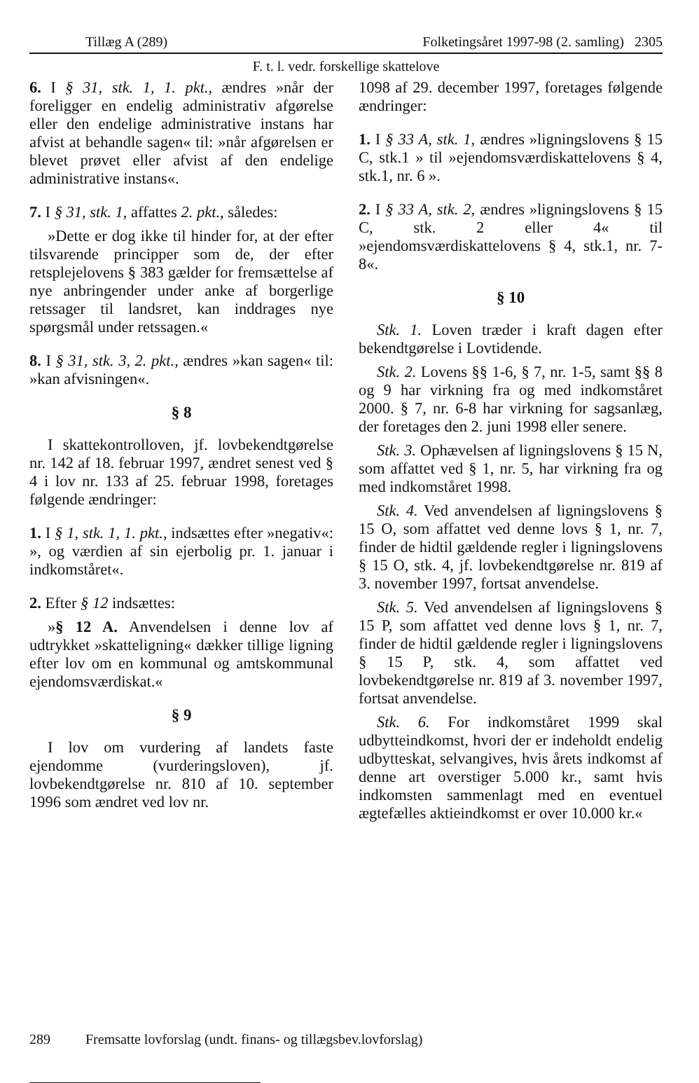Tillæg A (289) Folketingsåret 1997-98 (2. samling) 2305
F. t. l. vedr. forskellige skattelove
6. I § 31, stk. 1, 1. pkt., ændres »når der foreligger en endelig administrativ afgørelse eller den endelige administrative instans har afvist at behandle sagen« til: »når afgørelsen er blevet prøvet eller afvist af den endelige administrative instans«.
7. I § 31, stk. 1, affattes 2. pkt., således:
»Dette er dog ikke til hinder for, at der efter tilsvarende principper som de, der efter retsplejelovens § 383 gælder for fremsættelse af nye anbringender under anke af borgerlige retssager til landsret, kan inddrages nye spørgsmål under retssagen.«
8. I § 31, stk. 3, 2. pkt., ændres »kan sagen« til: »kan afvisningen«.
§ 8
I skattekontrolloven, jf. lovbekendtgørelse nr. 142 af 18. februar 1997, ændret senest ved § 4 i lov nr. 133 af 25. februar 1998, foretages følgende ændringer:
1. I § 1, stk. 1, 1. pkt., indsættes efter »negativ«: », og værdien af sin ejerbolig pr. 1. januar i indkomståret«.
2. Efter § 12 indsættes:
»§ 12 A. Anvendelsen i denne lov af udtrykket »skatteligning« dækker tillige ligning efter lov om en kommunal og amtskommunal ejendomsværdiskat.«
§ 9
I lov om vurdering af landets faste ejendomme (vurderingsloven), jf. lovbekendtgørelse nr. 810 af 10. september 1996 som ændret ved lov nr.
1098 af 29. december 1997, foretages følgende ændringer:
1. I § 33 A, stk. 1, ændres »ligningslovens § 15 C, stk.1 » til »ejendomsværdiskattelovens § 4, stk.1, nr. 6 ».
2. I § 33 A, stk. 2, ændres »ligningslovens § 15 C, stk. 2 eller 4« til »ejendomsværdiskattelovens § 4, stk.1, nr. 7-8«.
§ 10
Stk. 1. Loven træder i kraft dagen efter bekendtgørelse i Lovtidende.
Stk. 2. Lovens §§ 1-6, § 7, nr. 1-5, samt §§ 8 og 9 har virkning fra og med indkomståret 2000. § 7, nr. 6-8 har virkning for sagsanlæg, der foretages den 2. juni 1998 eller senere.
Stk. 3. Ophævelsen af ligningslovens § 15 N, som affattet ved § 1, nr. 5, har virkning fra og med indkomståret 1998.
Stk. 4. Ved anvendelsen af ligningslovens § 15 O, som affattet ved denne lovs § 1, nr. 7, finder de hidtil gældende regler i ligningslovens § 15 O, stk. 4, jf. lovbekendtgørelse nr. 819 af 3. november 1997, fortsat anvendelse.
Stk. 5. Ved anvendelsen af ligningslovens § 15 P, som affattet ved denne lovs § 1, nr. 7, finder de hidtil gældende regler i ligningslovens § 15 P, stk. 4, som affattet ved lovbekendtgørelse nr. 819 af 3. november 1997, fortsat anvendelse.
Stk. 6. For indkomståret 1999 skal udbytteindkomst, hvori der er indeholdt endelig udbytteskat, selvangives, hvis årets indkomst af denne art overstiger 5.000 kr., samt hvis indkomsten sammenlagt med en eventuel ægtefælles aktieindkomst er over 10.000 kr.«
289 Fremsatte lovforslag (undt. finans- og tillægsbev.lovforslag)